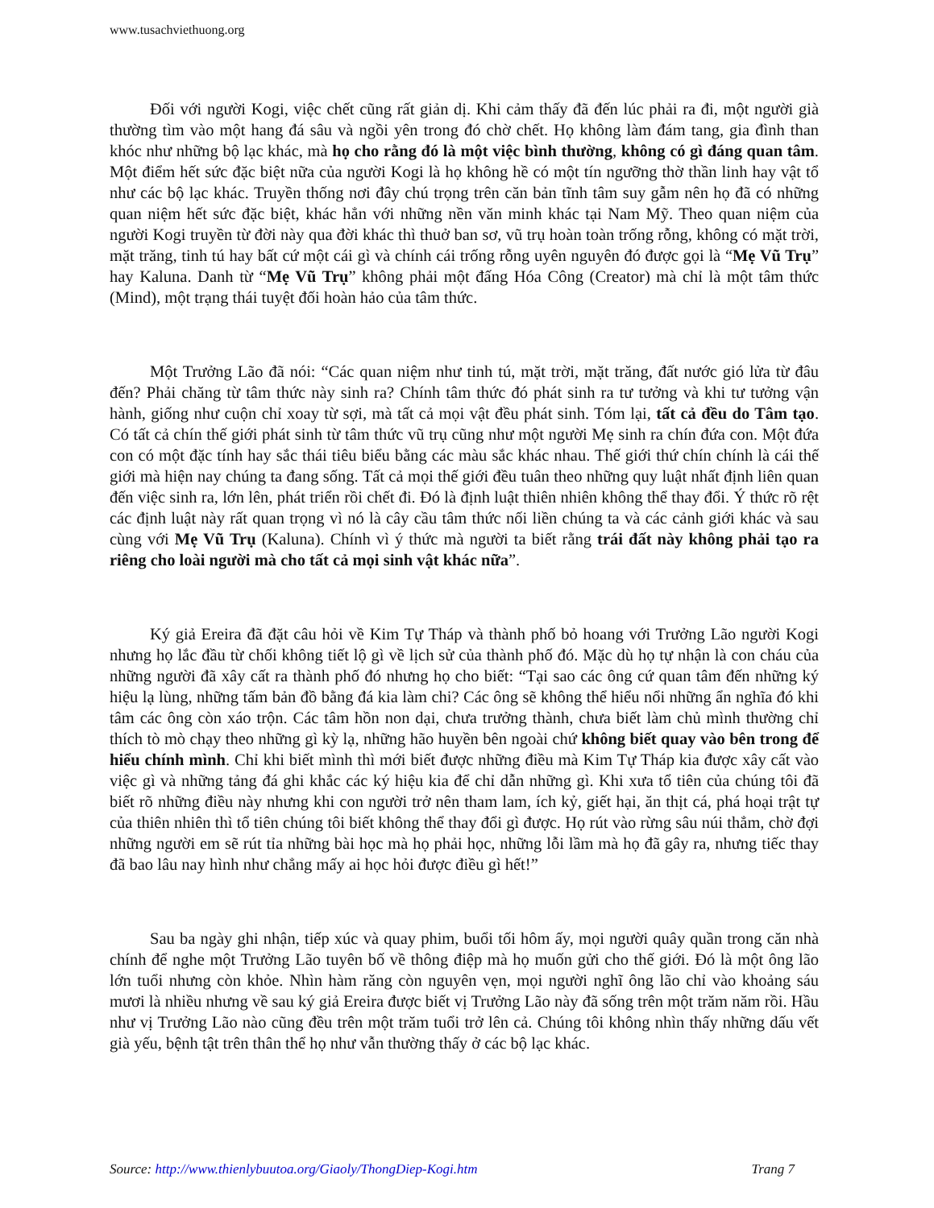www.tusachviethuong.org
Đối với người Kogi, việc chết cũng rất giản dị. Khi cảm thấy đã đến lúc phải ra đi, một người già thường tìm vào một hang đá sâu và ngồi yên trong đó chờ chết. Họ không làm đám tang, gia đình than khóc như những bộ lạc khác, mà họ cho rằng đó là một việc bình thường, không có gì đáng quan tâm. Một điểm hết sức đặc biệt nữa của người Kogi là họ không hề có một tín ngưỡng thờ thần linh hay vật tổ như các bộ lạc khác. Truyền thống nơi đây chú trọng trên căn bản tĩnh tâm suy gẫm nên họ đã có những quan niệm hết sức đặc biệt, khác hẳn với những nền văn minh khác tại Nam Mỹ. Theo quan niệm của người Kogi truyền từ đời này qua đời khác thì thuở ban sơ, vũ trụ hoàn toàn trống rỗng, không có mặt trời, mặt trăng, tinh tú hay bất cứ một cái gì và chính cái trống rỗng uyên nguyên đó được gọi là “Mẹ Vũ Trụ” hay Kaluna. Danh từ “Mẹ Vũ Trụ” không phải một đấng Hóa Công (Creator) mà chỉ là một tâm thức (Mind), một trạng thái tuyệt đối hoàn hảo của tâm thức.
Một Trưởng Lão đã nói: “Các quan niệm như tinh tú, mặt trời, mặt trăng, đất nước gió lửa từ đâu đến? Phải chăng từ tâm thức này sinh ra? Chính tâm thức đó phát sinh ra tư tưởng và khi tư tưởng vận hành, giống như cuộn chỉ xoay từ sợi, mà tất cả mọi vật đều phát sinh. Tóm lại, tất cả đều do Tâm tạo. Có tất cả chín thế giới phát sinh từ tâm thức vũ trụ cũng như một người Mẹ sinh ra chín đứa con. Một đứa con có một đặc tính hay sắc thái tiêu biểu bằng các màu sắc khác nhau. Thế giới thứ chín chính là cái thế giới mà hiện nay chúng ta đang sống. Tất cả mọi thế giới đều tuân theo những quy luật nhất định liên quan đến việc sinh ra, lớn lên, phát triển rồi chết đi. Đó là định luật thiên nhiên không thể thay đổi. Ý thức rõ rệt các định luật này rất quan trọng vì nó là cây cầu tâm thức nối liền chúng ta và các cảnh giới khác và sau cùng với Mẹ Vũ Trụ (Kaluna). Chính vì ý thức mà người ta biết rằng trái đất này không phải tạo ra riêng cho loài người mà cho tất cả mọi sinh vật khác nữa”.
Ký giả Ereira đã đặt câu hỏi về Kim Tự Tháp và thành phố bỏ hoang với Trưởng Lão người Kogi nhưng họ lắc đầu từ chối không tiết lộ gì về lịch sử của thành phố đó. Mặc dù họ tự nhận là con cháu của những người đã xây cất ra thành phố đó nhưng họ cho biết: “Tại sao các ông cứ quan tâm đến những ký hiệu lạ lùng, những tấm bản đồ bằng đá kia làm chi? Các ông sẽ không thể hiểu nổi những ẩn nghĩa đó khi tâm các ông còn xáo trộn. Các tâm hồn non dại, chưa trưởng thành, chưa biết làm chủ mình thường chỉ thích tò mò chạy theo những gì kỳ lạ, những hão huyền bên ngoài chứ không biết quay vào bên trong để hiểu chính mình. Chỉ khi biết mình thì mới biết được những điều mà Kim Tự Tháp kia được xây cất vào việc gì và những tảng đá ghi khắc các ký hiệu kia để chỉ dẫn những gì. Khi xưa tổ tiên của chúng tôi đã biết rõ những điều này nhưng khi con người trở nên tham lam, ích kỷ, giết hại, ăn thịt cá, phá hoại trật tự của thiên nhiên thì tổ tiên chúng tôi biết không thể thay đổi gì được. Họ rút vào rừng sâu núi thẳm, chờ đợi những người em sẽ rút tỉa những bài học mà họ phải học, những lỗi lầm mà họ đã gây ra, nhưng tiếc thay đã bao lâu nay hình như chẳng mấy ai học hỏi được điều gì hết!”
Sau ba ngày ghi nhận, tiếp xúc và quay phim, buổi tối hôm ấy, mọi người quây quần trong căn nhà chính để nghe một Trưởng Lão tuyên bố về thông điệp mà họ muốn gửi cho thế giới. Đó là một ông lão lớn tuổi nhưng còn khỏe. Nhìn hàm răng còn nguyên vẹn, mọi người nghĩ ông lão chỉ vào khoảng sáu mươi là nhiều nhưng về sau ký giả Ereira được biết vị Trưởng Lão này đã sống trên một trăm năm rồi. Hầu như vị Trưởng Lão nào cũng đều trên một trăm tuổi trở lên cả. Chúng tôi không nhìn thấy những dấu vết già yếu, bệnh tật trên thân thể họ như vẫn thường thấy ở các bộ lạc khác.
Source: http://www.thienlybuutoa.org/Giaoly/ThongDiep-Kogi.htm Trang 7